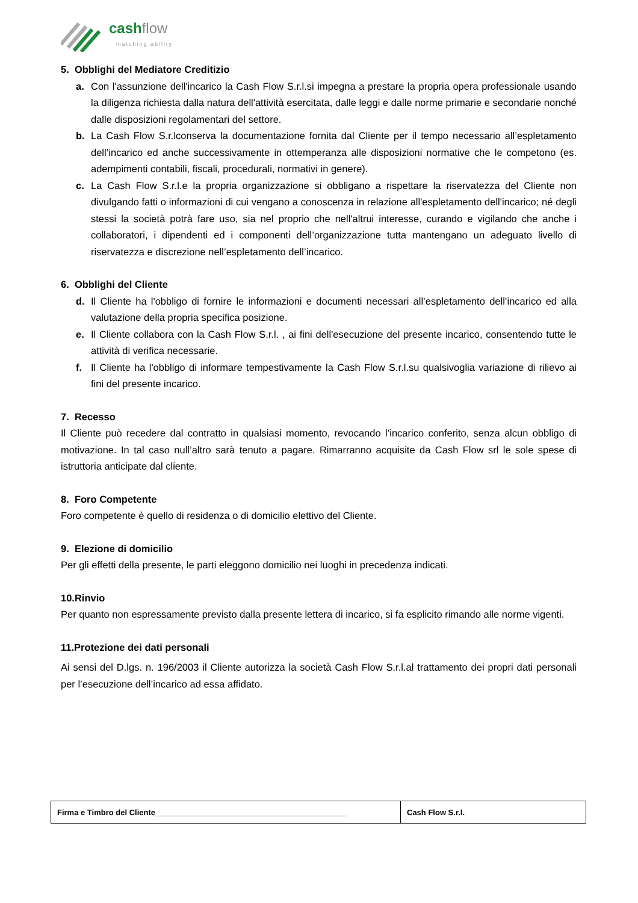cashflow
matching ability
5. Obblighi del Mediatore Creditizio
a. Con l'assunzione dell'incarico la Cash Flow S.r.l.si impegna a prestare la propria opera professionale usando la diligenza richiesta dalla natura dell'attività esercitata, dalle leggi e dalle norme primarie e secondarie nonché dalle disposizioni regolamentari del settore.
b. La Cash Flow S.r.lconserva la documentazione fornita dal Cliente per il tempo necessario all’espletamento dell’incarico ed anche successivamente in ottemperanza alle disposizioni normative che le competono (es. adempimenti contabili, fiscali, procedurali, normativi in genere).
c. La Cash Flow S.r.l.e la propria organizzazione si obbligano a rispettare la riservatezza del Cliente non divulgando fatti o informazioni di cui vengano a conoscenza in relazione all'espletamento dell'incarico; né degli stessi la società potrà fare uso, sia nel proprio che nell'altrui interesse, curando e vigilando che anche i collaboratori, i dipendenti ed i componenti dell’organizzazione tutta mantengano un adeguato livello di riservatezza e discrezione nell’espletamento dell’incarico.
6. Obblighi del Cliente
d. Il Cliente ha l'obbligo di fornire le informazioni e documenti necessari all’espletamento dell’incarico ed alla valutazione della propria specifica posizione.
e. Il Cliente collabora con la Cash Flow S.r.l. , ai fini dell'esecuzione del presente incarico, consentendo tutte le attività di verifica necessarie.
f. Il Cliente ha l'obbligo di informare tempestivamente la Cash Flow S.r.l.su qualsivoglia variazione di rilievo ai fini del presente incarico.
7. Recesso
Il Cliente può recedere dal contratto in qualsiasi momento, revocando l’incarico conferito, senza alcun obbligo di motivazione. In tal caso null’altro sarà tenuto a pagare. Rimarranno acquisite da Cash Flow srl le sole spese di istruttoria anticipate dal cliente.
8. Foro Competente
Foro competente è quello di residenza o di domicilio elettivo del Cliente.
9. Elezione di domicilio
Per gli effetti della presente, le parti eleggono domicilio nei luoghi in precedenza indicati.
10.Rinvio
Per quanto non espressamente previsto dalla presente lettera di incarico, si fa esplicito rimando alle norme vigenti.
11.Protezione dei dati personali
Ai sensi del D.lgs. n. 196/2003 il Cliente autorizza la società Cash Flow S.r.l.al trattamento dei propri dati personali per l’esecuzione dell’incarico ad essa affidato.
| Firma e Timbro del Cliente____________________________________________ | Cash Flow S.r.l. |